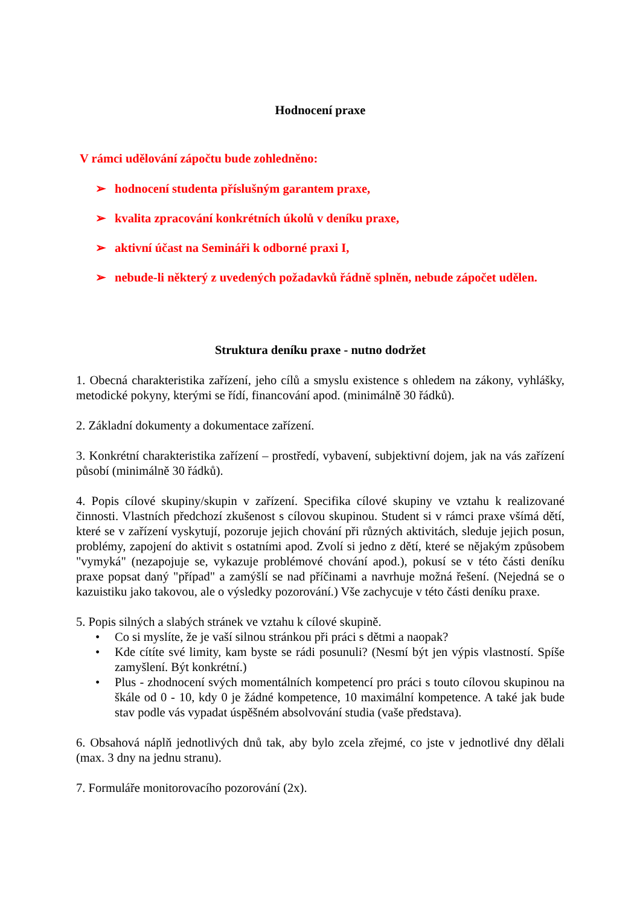Hodnocení praxe
V rámci udělování zápočtu bude zohledněno:
➢ hodnocení studenta příslušným garantem praxe,
➢ kvalita zpracování konkrétních úkolů v deníku praxe,
➢ aktivní účast na Semináři k odborné praxi I,
➢ nebude-li některý z uvedených požadavků řádně splněn, nebude zápočet udělen.
Struktura deníku praxe - nutno dodržet
1. Obecná charakteristika zařízení, jeho cílů a smyslu existence s ohledem na zákony, vyhlášky, metodické pokyny, kterými se řídí, financování apod. (minimálně 30 řádků).
2. Základní dokumenty a dokumentace zařízení.
3. Konkrétní charakteristika zařízení – prostředí, vybavení, subjektivní dojem, jak na vás zařízení působí (minimálně 30 řádků).
4. Popis cílové skupiny/skupin v zařízení. Specifika cílové skupiny ve vztahu k realizované činnosti. Vlastních předchozí zkušenost s cílovou skupinou. Student si v rámci praxe všímá dětí, které se v zařízení vyskytují, pozoruje jejich chování při různých aktivitách, sleduje jejich posun, problémy, zapojení do aktivit s ostatními apod. Zvolí si jedno z dětí, které se nějakým způsobem "vymyká" (nezapojuje se, vykazuje problémové chování apod.), pokusí se v této části deníku praxe popsat daný "případ" a zamýšlí se nad příčinami a navrhuje možná řešení. (Nejedná se o kazuistiku jako takovou, ale o výsledky pozorování.) Vše zachycuje v této části deníku praxe.
5. Popis silných a slabých stránek ve vztahu k cílové skupině.
• Co si myslíte, že je vaší silnou stránkou při práci s dětmi a naopak?
• Kde cítíte své limity, kam byste se rádi posunuli? (Nesmí být jen výpis vlastností. Spíše zamyšlení. Být konkrétní.)
• Plus - zhodnocení svých momentálních kompetencí pro práci s touto cílovou skupinou na škále od 0 - 10, kdy 0 je žádné kompetence, 10 maximální kompetence. A také jak bude stav podle vás vypadat úspěšném absolvování studia (vaše představa).
6. Obsahová náplň jednotlivých dnů tak, aby bylo zcela zřejmé, co jste v jednotlivé dny dělali (max. 3 dny na jednu stranu).
7. Formuláře monitorovacího pozorování (2x).